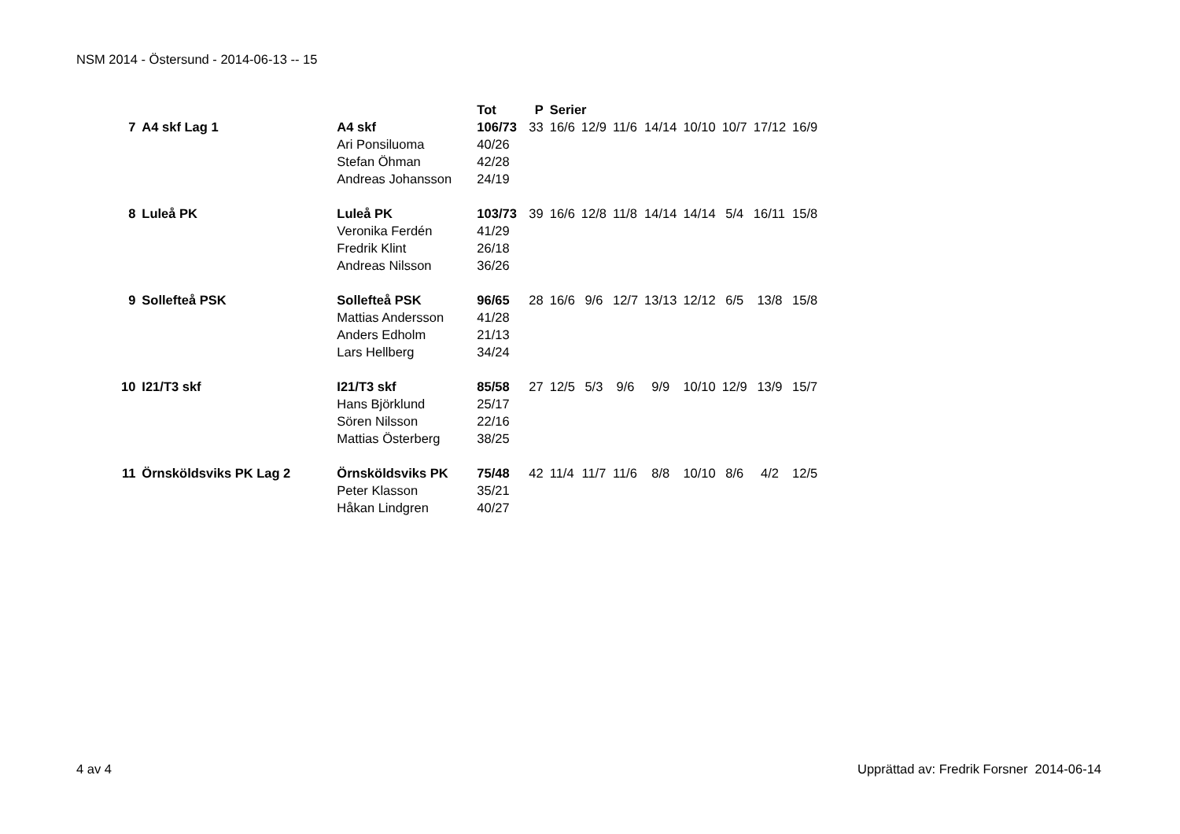NSM 2014 - Östersund - 2014-06-13 -- 15
| | | | Tot | P | Serier | | | | | | | |
| --- | --- | --- | --- | --- | --- | --- | --- | --- | --- | --- | --- | --- |
| 7 | A4 skf Lag 1 | A4 skf | 106/73 | 33 | 16/6 | 12/9 | 11/6 | 14/14 | 10/10 | 10/7 | 17/12 | 16/9 |
| | | Ari Ponsiluoma | 40/26 | | | | | | | | | |
| | | Stefan Öhman | 42/28 | | | | | | | | | |
| | | Andreas Johansson | 24/19 | | | | | | | | | |
| 8 | Luleå PK | Luleå PK | 103/73 | 39 | 16/6 | 12/8 | 11/8 | 14/14 | 14/14 | 5/4 | 16/11 | 15/8 |
| | | Veronika Ferdén | 41/29 | | | | | | | | | |
| | | Fredrik Klint | 26/18 | | | | | | | | | |
| | | Andreas Nilsson | 36/26 | | | | | | | | | |
| 9 | Sollefteå PSK | Sollefteå PSK | 96/65 | 28 | 16/6 | 9/6 | 12/7 | 13/13 | 12/12 | 6/5 | 13/8 | 15/8 |
| | | Mattias Andersson | 41/28 | | | | | | | | | |
| | | Anders Edholm | 21/13 | | | | | | | | | |
| | | Lars Hellberg | 34/24 | | | | | | | | | |
| 10 | I21/T3 skf | I21/T3 skf | 85/58 | 27 | 12/5 | 5/3 | 9/6 | 9/9 | 10/10 | 12/9 | 13/9 | 15/7 |
| | | Hans Björklund | 25/17 | | | | | | | | | |
| | | Sören Nilsson | 22/16 | | | | | | | | | |
| | | Mattias Österberg | 38/25 | | | | | | | | | |
| 11 | Örnsköldsviks PK Lag 2 | Örnsköldsviks PK | 75/48 | 42 | 11/4 | 11/7 | 11/6 | 8/8 | 10/10 | 8/6 | 4/2 | 12/5 |
| | | Peter Klasson | 35/21 | | | | | | | | | |
| | | Håkan Lindgren | 40/27 | | | | | | | | | |
4 av 4 Upprättad av: Fredrik Forsner 2014-06-14